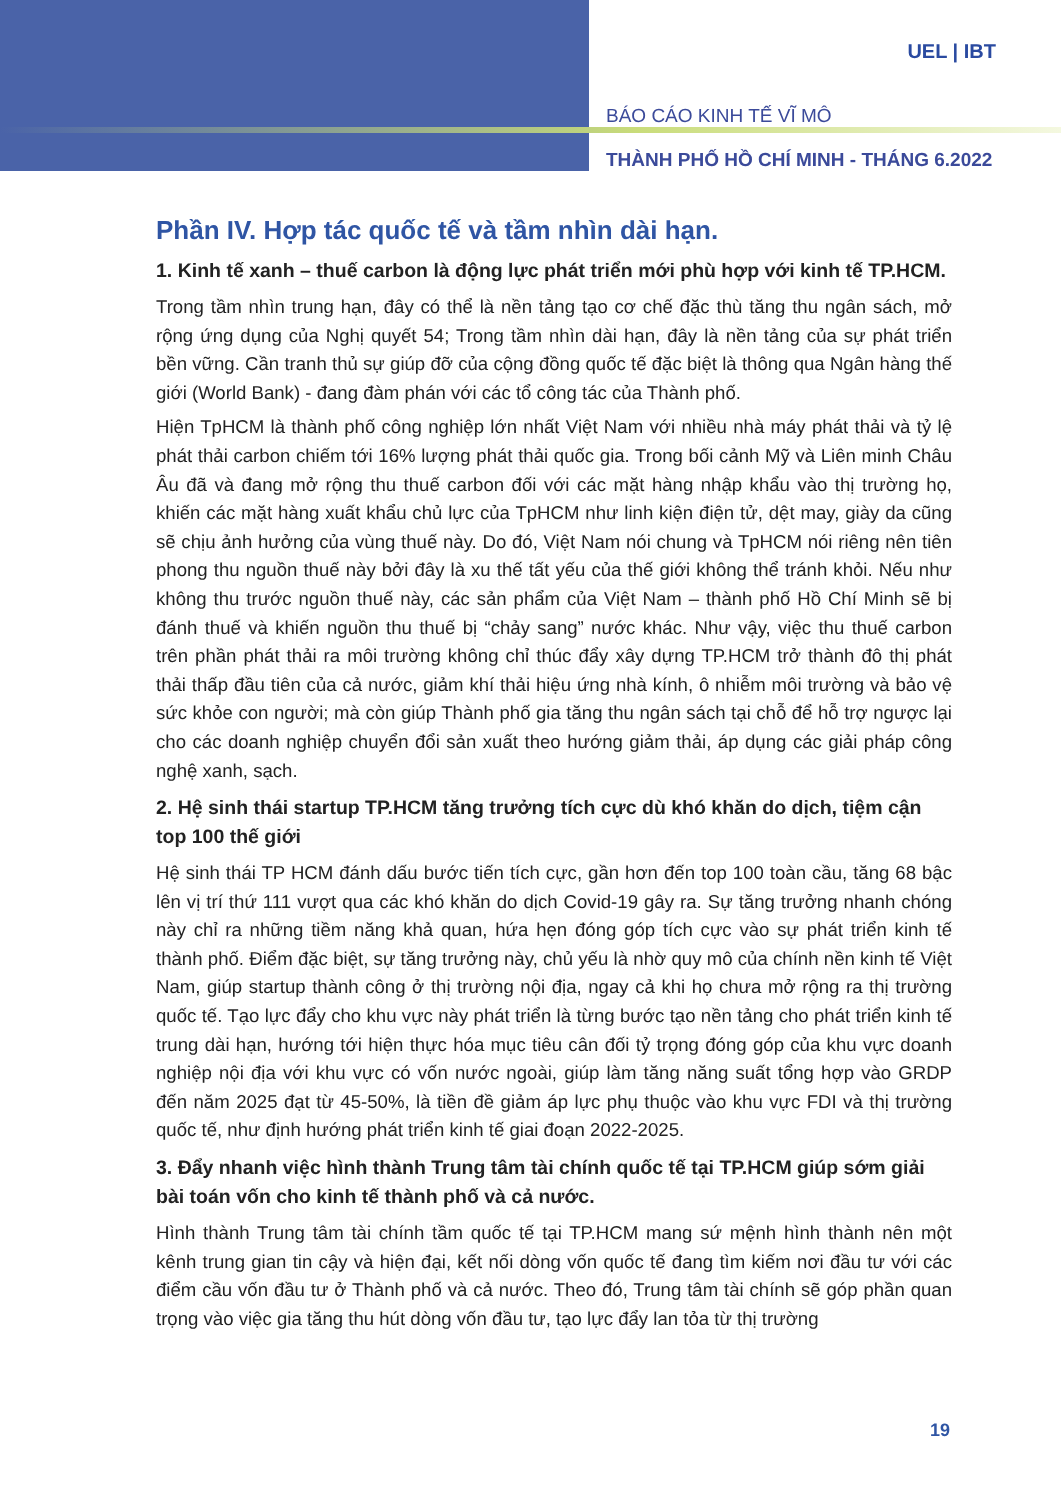UEL | IBT
BÁO CÁO KINH TẾ VĨ MÔ
THÀNH PHỐ HỒ CHÍ MINH - THÁNG 6.2022
Phần IV. Hợp tác quốc tế và tầm nhìn dài hạn.
1. Kinh tế xanh – thuế carbon là động lực phát triển mới phù hợp với kinh tế TP.HCM.
Trong tầm nhìn trung hạn, đây có thể là nền tảng tạo cơ chế đặc thù tăng thu ngân sách, mở rộng ứng dụng của Nghị quyết 54; Trong tầm nhìn dài hạn, đây là nền tảng của sự phát triển bền vững. Cần tranh thủ sự giúp đỡ của cộng đồng quốc tế đặc biệt là thông qua Ngân hàng thế giới (World Bank) - đang đàm phán với các tổ công tác của Thành phố.
Hiện TpHCM là thành phố công nghiệp lớn nhất Việt Nam với nhiều nhà máy phát thải và tỷ lệ phát thải carbon chiếm tới 16% lượng phát thải quốc gia. Trong bối cảnh Mỹ và Liên minh Châu Âu đã và đang mở rộng thu thuế carbon đối với các mặt hàng nhập khẩu vào thị trường họ, khiến các mặt hàng xuất khẩu chủ lực của TpHCM như linh kiện điện tử, dệt may, giày da cũng sẽ chịu ảnh hưởng của vùng thuế này. Do đó, Việt Nam nói chung và TpHCM nói riêng nên tiên phong thu nguồn thuế này bởi đây là xu thế tất yếu của thế giới không thể tránh khỏi. Nếu như không thu trước nguồn thuế này, các sản phẩm của Việt Nam – thành phố Hồ Chí Minh sẽ bị đánh thuế và khiến nguồn thu thuế bị “chảy sang” nước khác. Như vậy, việc thu thuế carbon trên phần phát thải ra môi trường không chỉ thúc đẩy xây dựng TP.HCM trở thành đô thị phát thải thấp đầu tiên của cả nước, giảm khí thải hiệu ứng nhà kính, ô nhiễm môi trường và bảo vệ sức khỏe con người; mà còn giúp Thành phố gia tăng thu ngân sách tại chỗ để hỗ trợ ngược lại cho các doanh nghiệp chuyển đổi sản xuất theo hướng giảm thải, áp dụng các giải pháp công nghệ xanh, sạch.
2. Hệ sinh thái startup TP.HCM tăng trưởng tích cực dù khó khăn do dịch, tiệm cận top 100 thế giới
Hệ sinh thái TP HCM đánh dấu bước tiến tích cực, gần hơn đến top 100 toàn cầu, tăng 68 bậc lên vị trí thứ 111 vượt qua các khó khăn do dịch Covid-19 gây ra. Sự tăng trưởng nhanh chóng này chỉ ra những tiềm năng khả quan, hứa hẹn đóng góp tích cực vào sự phát triển kinh tế thành phố. Điểm đặc biệt, sự tăng trưởng này, chủ yếu là nhờ quy mô của chính nền kinh tế Việt Nam, giúp startup thành công ở thị trường nội địa, ngay cả khi họ chưa mở rộng ra thị trường quốc tế. Tạo lực đẩy cho khu vực này phát triển là từng bước tạo nền tảng cho phát triển kinh tế trung dài hạn, hướng tới hiện thực hóa mục tiêu cân đối tỷ trọng đóng góp của khu vực doanh nghiệp nội địa với khu vực có vốn nước ngoài, giúp làm tăng năng suất tổng hợp vào GRDP đến năm 2025 đạt từ 45-50%, là tiền đề giảm áp lực phụ thuộc vào khu vực FDI và thị trường quốc tế, như định hướng phát triển kinh tế giai đoạn 2022-2025.
3. Đẩy nhanh việc hình thành Trung tâm tài chính quốc tế tại TP.HCM giúp sớm giải bài toán vốn cho kinh tế thành phố và cả nước.
Hình thành Trung tâm tài chính tầm quốc tế tại TP.HCM mang sứ mệnh hình thành nên một kênh trung gian tin cậy và hiện đại, kết nối dòng vốn quốc tế đang tìm kiếm nơi đầu tư với các điểm cầu vốn đầu tư ở Thành phố và cả nước. Theo đó, Trung tâm tài chính sẽ góp phần quan trọng vào việc gia tăng thu hút dòng vốn đầu tư, tạo lực đẩy lan tỏa từ thị trường
19